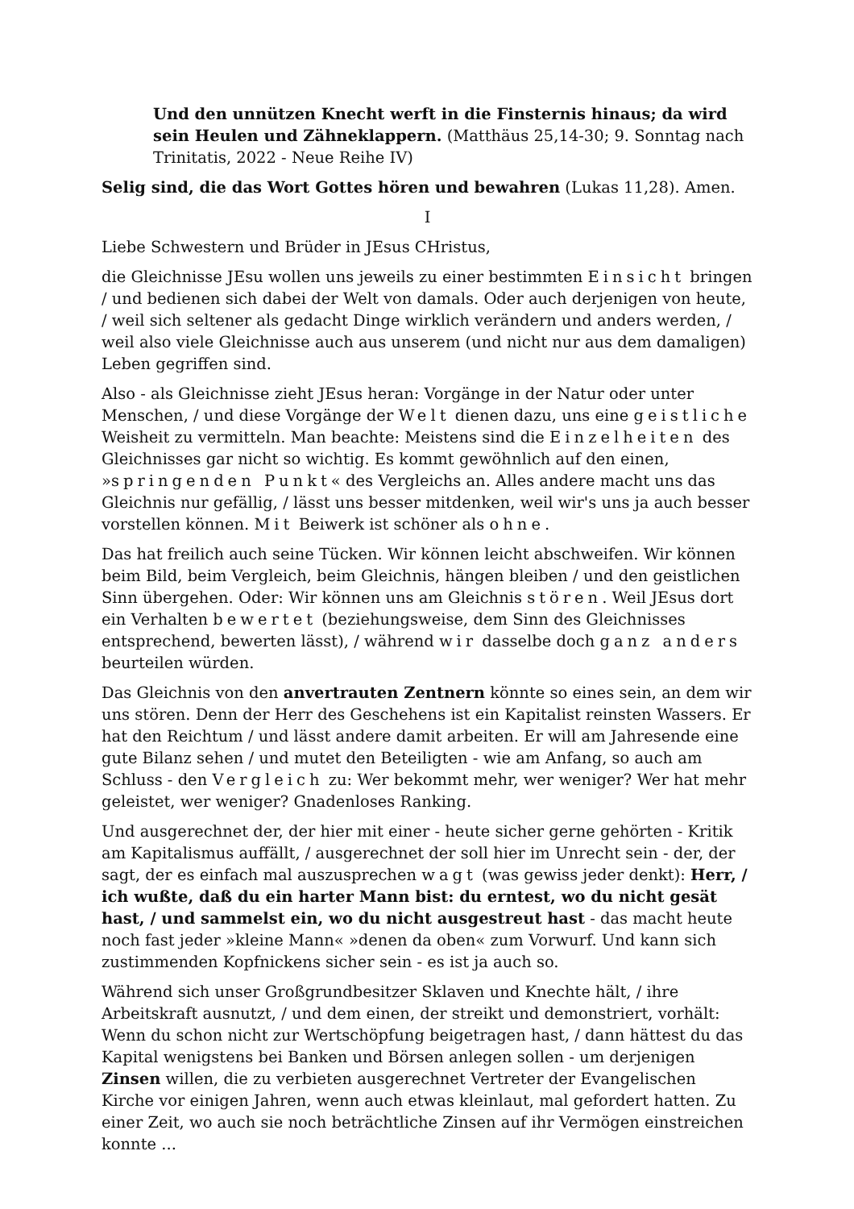Und den unnützen Knecht werft in die Finsternis hinaus; da wird sein Heulen und Zähneklappern. (Matthäus 25,14-30; 9. Sonntag nach Trinitatis, 2022 - Neue Reihe IV)
Selig sind, die das Wort Gottes hören und bewahren (Lukas 11,28). Amen.
I
Liebe Schwestern und Brüder in JEsus CHristus,
die Gleichnisse JEsu wollen uns jeweils zu einer bestimmten Einsicht bringen / und bedienen sich dabei der Welt von damals. Oder auch derjenigen von heute, / weil sich seltener als gedacht Dinge wirklich verändern und anders werden, / weil also viele Gleichnisse auch aus unserem (und nicht nur aus dem damaligen) Leben gegriffen sind.
Also - als Gleichnisse zieht JEsus heran: Vorgänge in der Natur oder unter Menschen, / und diese Vorgänge der Welt dienen dazu, uns eine geistliche Weisheit zu vermitteln. Man beachte: Meistens sind die Einzelheiten des Gleichnisses gar nicht so wichtig. Es kommt gewöhnlich auf den einen, »springenden Punkt« des Vergleichs an. Alles andere macht uns das Gleichnis nur gefällig, / lässt uns besser mitdenken, weil wir's uns ja auch besser vorstellen können. Mit Beiwerk ist schöner als ohne.
Das hat freilich auch seine Tücken. Wir können leicht abschweifen. Wir können beim Bild, beim Vergleich, beim Gleichnis, hängen bleiben / und den geistlichen Sinn übergehen. Oder: Wir können uns am Gleichnis stören. Weil JEsus dort ein Verhalten bewertet (beziehungsweise, dem Sinn des Gleichnisses entsprechend, bewerten lässt), / während wir dasselbe doch ganz anders beurteilen würden.
Das Gleichnis von den anvertrauten Zentnern könnte so eines sein, an dem wir uns stören. Denn der Herr des Geschehens ist ein Kapitalist reinsten Wassers. Er hat den Reichtum / und lässt andere damit arbeiten. Er will am Jahresende eine gute Bilanz sehen / und mutet den Beteiligten - wie am Anfang, so auch am Schluss - den Vergleich zu: Wer bekommt mehr, wer weniger? Wer hat mehr geleistet, wer weniger? Gnadenloses Ranking.
Und ausgerechnet der, der hier mit einer - heute sicher gerne gehörten - Kritik am Kapitalismus auffällt, / ausgerechnet der soll hier im Unrecht sein - der, der sagt, der es einfach mal auszusprechen wagt (was gewiss jeder denkt): Herr, / ich wußte, daß du ein harter Mann bist: du erntest, wo du nicht gesät hast, / und sammelst ein, wo du nicht ausgestreut hast - das macht heute noch fast jeder »kleine Mann« »denen da oben« zum Vorwurf. Und kann sich zustimmenden Kopfnickens sicher sein - es ist ja auch so.
Während sich unser Großgrundbesitzer Sklaven und Knechte hält, / ihre Arbeitskraft ausnutzt, / und dem einen, der streikt und demonstriert, vorhält: Wenn du schon nicht zur Wertschöpfung beigetragen hast, / dann hättest du das Kapital wenigstens bei Banken und Börsen anlegen sollen - um derjenigen Zinsen willen, die zu verbieten ausgerechnet Vertreter der Evangelischen Kirche vor einigen Jahren, wenn auch etwas kleinlaut, mal gefordert hatten. Zu einer Zeit, wo auch sie noch beträchtliche Zinsen auf ihr Vermögen einstreichen konnte ...